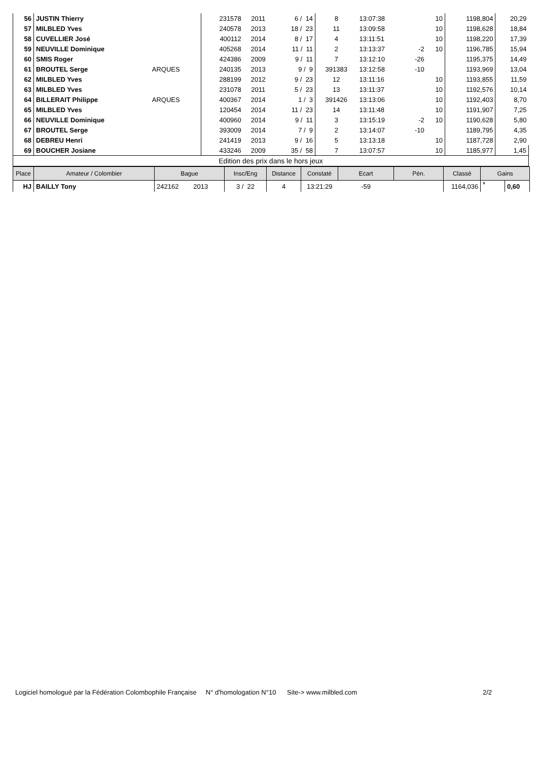| 56 | JUSTIN Thierry | | 231578 | 2011 | 6 / 14 | 8 | 13:07:38 | | 10 | 1198,804 | 20,29 |
| 57 | MILBLED Yves | | 240578 | 2013 | 18 / 23 | 11 | 13:09:58 | | 10 | 1198,628 | 18,84 |
| 58 | CUVELLIER José | | 400112 | 2014 | 8 / 17 | 4 | 13:11:51 | | 10 | 1198,220 | 17,39 |
| 59 | NEUVILLE Dominique | | 405268 | 2014 | 11 / 11 | 2 | 13:13:37 | -2 | 10 | 1196,785 | 15,94 |
| 60 | SMIS Roger | | 424386 | 2009 | 9 / 11 | 7 | 13:12:10 | -26 | | 1195,375 | 14,49 |
| 61 | BROUTEL Serge | ARQUES | 240135 | 2013 | 9 / 9 | 391383 | 13:12:58 | -10 | | 1193,969 | 13,04 |
| 62 | MILBLED Yves | | 288199 | 2012 | 9 / 23 | 12 | 13:11:16 | | 10 | 1193,855 | 11,59 |
| 63 | MILBLED Yves | | 231078 | 2011 | 5 / 23 | 13 | 13:11:37 | | 10 | 1192,576 | 10,14 |
| 64 | BILLERAIT Philippe | ARQUES | 400367 | 2014 | 1 / 3 | 391426 | 13:13:06 | | 10 | 1192,403 | 8,70 |
| 65 | MILBLED Yves | | 120454 | 2014 | 11 / 23 | 14 | 13:11:48 | | 10 | 1191,907 | 7,25 |
| 66 | NEUVILLE Dominique | | 400960 | 2014 | 9 / 11 | 3 | 13:15:19 | -2 | 10 | 1190,628 | 5,80 |
| 67 | BROUTEL Serge | | 393009 | 2014 | 7 / 9 | 2 | 13:14:07 | -10 | | 1189,795 | 4,35 |
| 68 | DEBREU Henri | | 241419 | 2013 | 9 / 16 | 5 | 13:13:18 | | 10 | 1187,728 | 2,90 |
| 69 | BOUCHER Josiane | | 433246 | 2009 | 35 / 58 | 7 | 13:07:57 | | 10 | 1185,977 | 1,45 |
| Edition des prix dans le hors jeux | | | | | | | | | | | |
| Place | Amateur / Colombier | Bague | Insc/Eng | Distance | Constaté | Ecart | Pén. | Classé | Gains | |
| --- | --- | --- | --- | --- | --- | --- | --- | --- | --- | --- |
| HJ | BAILLY Tony | 242162 2013 | 3 / 22 | 4 | 13:21:29 | -59 | | 1164,036 | s | 0,60 |
Logiciel homologué par la Fédération Colombophile Française N° d'homologation N°10 Site-> www.milbled.com 2/2